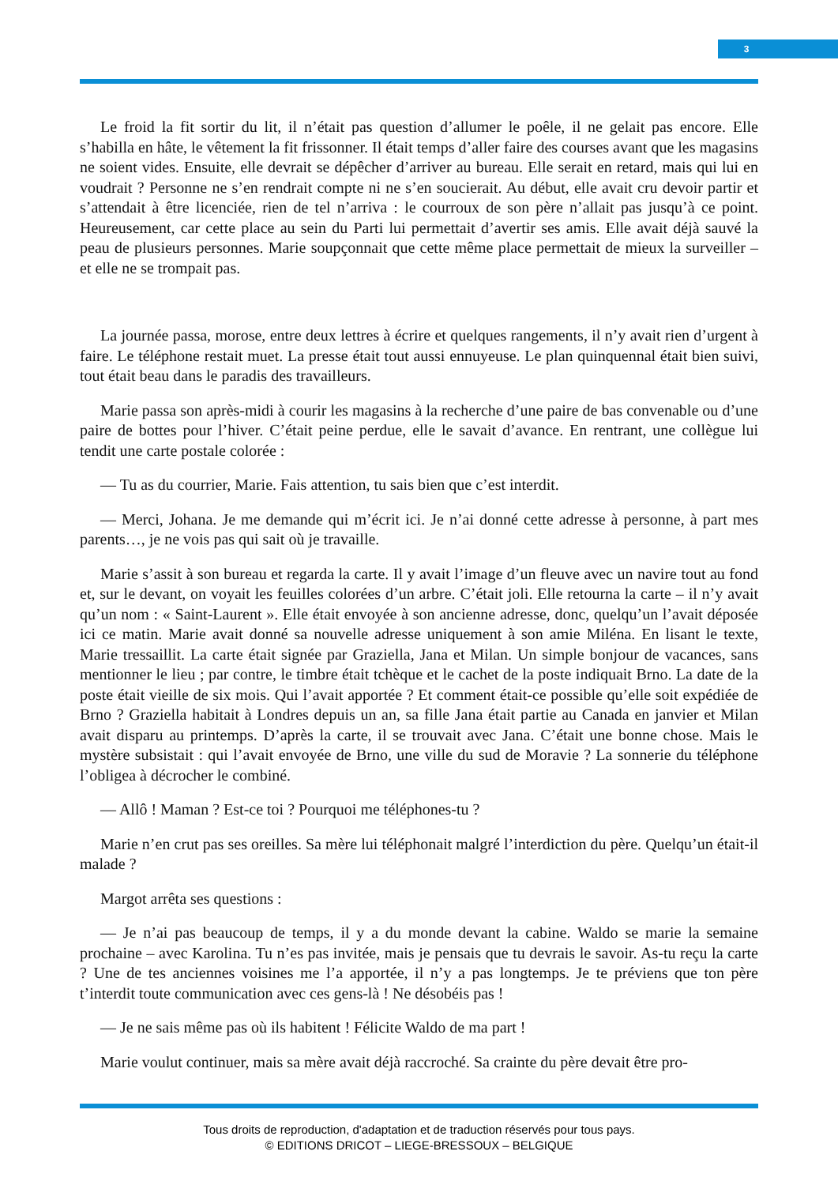3
Le froid la fit sortir du lit, il n’était pas question d’allumer le poêle, il ne gelait pas encore. Elle s’habilla en hâte, le vêtement la fit frissonner. Il était temps d’aller faire des courses avant que les magasins ne soient vides. Ensuite, elle devrait se dépêcher d’arriver au bureau. Elle serait en retard, mais qui lui en voudrait ? Personne ne s’en rendrait compte ni ne s’en soucierait. Au début, elle avait cru devoir partir et s’attendait à être licenciée, rien de tel n’arriva : le courroux de son père n’allait pas jusqu’à ce point. Heureusement, car cette place au sein du Parti lui permettait d’avertir ses amis. Elle avait déjà sauvé la peau de plusieurs personnes. Marie soupçonnait que cette même place permettait de mieux la surveiller – et elle ne se trompait pas.
La journée passa, morose, entre deux lettres à écrire et quelques rangements, il n’y avait rien d’urgent à faire. Le téléphone restait muet. La presse était tout aussi ennuyeuse. Le plan quinquennal était bien suivi, tout était beau dans le paradis des travailleurs.
Marie passa son après-midi à courir les magasins à la recherche d’une paire de bas convenable ou d’une paire de bottes pour l’hiver. C’était peine perdue, elle le savait d’avance. En rentrant, une collègue lui tendit une carte postale colorée :
— Tu as du courrier, Marie. Fais attention, tu sais bien que c’est interdit.
— Merci, Johana. Je me demande qui m’écrit ici. Je n’ai donné cette adresse à personne, à part mes parents…, je ne vois pas qui sait où je travaille.
Marie s’assit à son bureau et regarda la carte. Il y avait l’image d’un fleuve avec un navire tout au fond et, sur le devant, on voyait les feuilles colorées d’un arbre. C’était joli. Elle retourna la carte – il n’y avait qu’un nom : « Saint-Laurent ». Elle était envoyée à son ancienne adresse, donc, quelqu’un l’avait déposée ici ce matin. Marie avait donné sa nouvelle adresse uniquement à son amie Miléna. En lisant le texte, Marie tressaillit. La carte était signée par Graziella, Jana et Milan. Un simple bonjour de vacances, sans mentionner le lieu ; par contre, le timbre était tchèque et le cachet de la poste indiquait Brno. La date de la poste était vieille de six mois. Qui l’avait apportée ? Et comment était-ce possible qu’elle soit expédiée de Brno ? Graziella habitait à Londres depuis un an, sa fille Jana était partie au Canada en janvier et Milan avait disparu au printemps. D’après la carte, il se trouvait avec Jana. C’était une bonne chose. Mais le mystère subsistait : qui l’avait envoyée de Brno, une ville du sud de Moravie ? La sonnerie du téléphone l’obligea à décrocher le combiné.
— Allô ! Maman ? Est-ce toi ? Pourquoi me téléphones-tu ?
Marie n’en crut pas ses oreilles. Sa mère lui téléphonait malgré l’interdiction du père. Quelqu’un était-il malade ?
Margot arrêta ses questions :
— Je n’ai pas beaucoup de temps, il y a du monde devant la cabine. Waldo se marie la semaine prochaine – avec Karolina. Tu n’es pas invitée, mais je pensais que tu devrais le savoir. As-tu reçu la carte ? Une de tes anciennes voisines me l’a apportée, il n’y a pas longtemps. Je te préviens que ton père t’interdit toute communication avec ces gens-là ! Ne désobéis pas !
— Je ne sais même pas où ils habitent ! Félicite Waldo de ma part !
Marie voulut continuer, mais sa mère avait déjà raccroché. Sa crainte du père devait être pro-
Tous droits de reproduction, d'adaptation et de traduction réservés pour tous pays.
© EDITIONS DRICOT – LIEGE-BRESSOUX – BELGIQUE